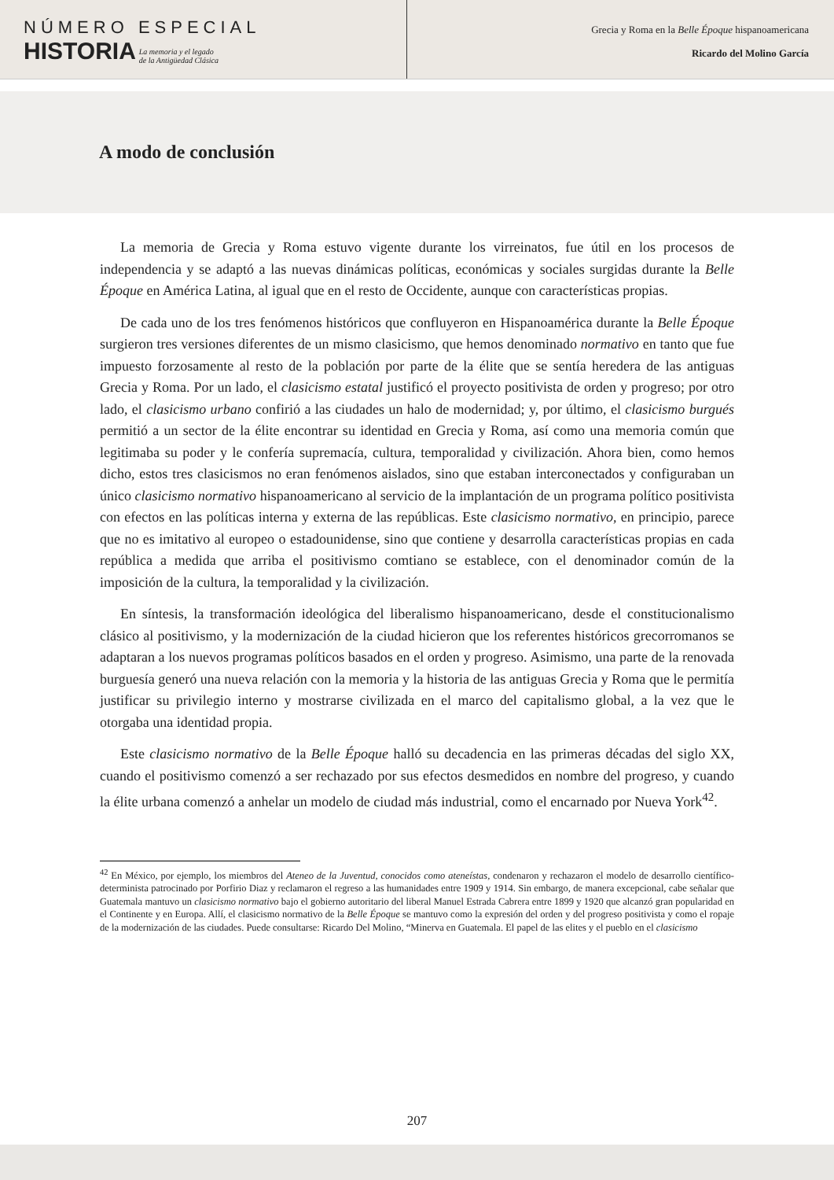NÚMERO ESPECIAL
HISTORIA
La memoria y el legado
de la Antigüedad Clásica
Grecia y Roma en la Belle Époque hispanoamericana
Ricardo del Molino García
A modo de conclusión
La memoria de Grecia y Roma estuvo vigente durante los virreinatos, fue útil en los procesos de independencia y se adaptó a las nuevas dinámicas políticas, económicas y sociales surgidas durante la Belle Époque en América Latina, al igual que en el resto de Occidente, aunque con características propias.
De cada uno de los tres fenómenos históricos que confluyeron en Hispanoamérica durante la Belle Époque surgieron tres versiones diferentes de un mismo clasicismo, que hemos denominado normativo en tanto que fue impuesto forzosamente al resto de la población por parte de la élite que se sentía heredera de las antiguas Grecia y Roma. Por un lado, el clasicismo estatal justificó el proyecto positivista de orden y progreso; por otro lado, el clasicismo urbano confirió a las ciudades un halo de modernidad; y, por último, el clasicismo burgués permitió a un sector de la élite encontrar su identidad en Grecia y Roma, así como una memoria común que legitimaba su poder y le confería supremacía, cultura, temporalidad y civilización. Ahora bien, como hemos dicho, estos tres clasicismos no eran fenómenos aislados, sino que estaban interconectados y configuraban un único clasicismo normativo hispanoamericano al servicio de la implantación de un programa político positivista con efectos en las políticas interna y externa de las repúblicas. Este clasicismo normativo, en principio, parece que no es imitativo al europeo o estadounidense, sino que contiene y desarrolla características propias en cada república a medida que arriba el positivismo comtiano se establece, con el denominador común de la imposición de la cultura, la temporalidad y la civilización.
En síntesis, la transformación ideológica del liberalismo hispanoamericano, desde el constitucionalismo clásico al positivismo, y la modernización de la ciudad hicieron que los referentes históricos grecorromanos se adaptaran a los nuevos programas políticos basados en el orden y progreso. Asimismo, una parte de la renovada burguesía generó una nueva relación con la memoria y la historia de las antiguas Grecia y Roma que le permitía justificar su privilegio interno y mostrarse civilizada en el marco del capitalismo global, a la vez que le otorgaba una identidad propia.
Este clasicismo normativo de la Belle Époque halló su decadencia en las primeras décadas del siglo XX, cuando el positivismo comenzó a ser rechazado por sus efectos desmedidos en nombre del progreso, y cuando la élite urbana comenzó a anhelar un modelo de ciudad más industrial, como el encarnado por Nueva York<sup>42</sup>.
<sup>42</sup> En México, por ejemplo, los miembros del Ateneo de la Juventud, conocidos como ateneístas, condenaron y rechazaron el modelo de desarrollo científico-determinista patrocinado por Porfirio Diaz y reclamaron el regreso a las humanidades entre 1909 y 1914. Sin embargo, de manera excepcional, cabe señalar que Guatemala mantuvo un clasicismo normativo bajo el gobierno autoritario del liberal Manuel Estrada Cabrera entre 1899 y 1920 que alcanzó gran popularidad en el Continente y en Europa. Allí, el clasicismo normativo de la Belle Époque se mantuvo como la expresión del orden y del progreso positivista y como el ropaje de la modernización de las ciudades. Puede consultarse: Ricardo Del Molino, “Minerva en Guatemala. El papel de las elites y el pueblo en el clasicismo
207